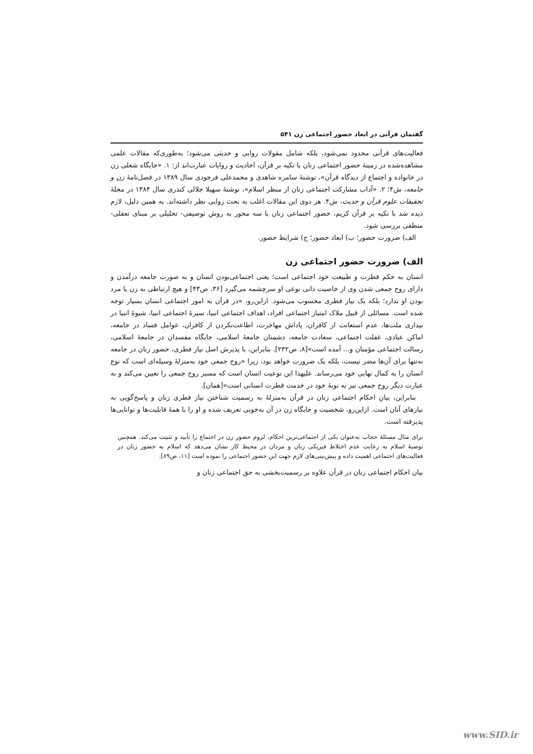گفتمان قرآنی در ابعاد حضور اجتماعی زن ۵۴۱
فعالیت‌های قرآنی محدود نمی‌شود، بلکه شامل مقولات روایی و حدیثی می‌شود؛ به‌طوری‌که مقالات علمی مشاهده‌شده در زمینهٔ حضور اجتماعی زنان با تکیه بر قرآن، احادیث و روایات عبارت‌اند از: ۱. «جایگاه شغلی زن در خانواده و اجتماع از دیدگاه قرآن»، نوشتهٔ سامره شاهدی و محمدعلی فرجودی سال ۱۳۸۹ در فصل‌نامهٔ زن و جامعه، ش۴؛ ۲. «آداب مشارکت اجتماعی زنان از منظر اسلام»، نوشتهٔ سهیلا جلالی کندری سال ۱۳۸۴ در مجلهٔ تحقیقات علوم قرآن و حدیث، ش۴. هر دوی این مقالات اغلب به بحث روایی نظر داشته‌اند. به همین دلیل، لازم دیده شد با تکیه بر قرآن کریم، حضور اجتماعی زنان با سه محور به روش توصیفی- تحلیلی بر مبنای تعقلی- منطقی بررسی شود.
الف) ضرورت حضور؛ ب) ابعاد حضور؛ ج) شرایط حضور.
الف) ضرورت حضور اجتماعی زن
انسان به حکم فطرت و طبیعت خود اجتماعی است؛ یعنی اجتماعی‌بودن انسان و به صورت جامعه درآمدن و دارای روح جمعی شدن وی از خاصیت ذاتی نوعی او سرچشمه می‌گیرد [۳۶، ص۴۳] و هیچ ارتباطی به زن یا مرد بودن او ندارد؛ بلکه یک نیاز فطری محسوب می‌شود. ازاین‌رو، «در قرآن به امور اجتماعی انسان بسیار توجه شده است. مسائلی از قبیل ملاک امتیاز اجتماعی افراد، اهداف اجتماعی انبیا، سیرهٔ اجتماعی انبیا، شیوهٔ انبیا در بیداری ملت‌ها، عدم استعانت از کافران، پاداش مهاجرت، اطاعت‌نکردن از کافران، عوامل فساد در جامعه، اماکن عبادی، غفلت اجتماعی، سعادت جامعه، دشمنان جامعهٔ اسلامی، جایگاه مفسدان در جامعهٔ اسلامی، رسالت اجتماعی مؤمنان و... آمده است»[۸، ص۲۳۲]. بنابراین، با پذیرش اصل نیاز فطری، حضور زنان در جامعه نه‌تنها برای آن‌ها مضر نیست، بلکه یک ضرورت خواهد بود، زیرا «روح جمعی خود به‌منزلهٔ وسیله‌ای است که نوع انسان را به کمال نهایی خود می‌رساند. علیهذا این نوعیت انسان است که مسیر روح جمعی را تعیین می‌کند و به عبارت دیگر روح جمعی نیز به نوبهٔ خود در خدمت فطرت انسانی است»[همان].
بنابراین، بیانِ احکام اجتماعی زنان در قرآن به‌منزلهٔ به رسمیت شناختن نیاز فطری زنان و پاسخ‌گویی به نیازهای آنان است. ازاین‌رو، شخصیت و جایگاه زن در آن به‌خوبی تعریف شده و او را با همهٔ قابلیت‌ها و توانایی‌ها پذیرفته است.
برای مثال مسئلهٔ حجاب به‌عنوان یکی از اجتماعی‌ترین احکام، لزوم حضور زن در اجتماع را تأیید و تثبیت می‌کند. همچنین توصیهٔ اسلام به رعایت عدم اختلاط فیزیکی زنان و مردان در محیط کار نشان می‌دهد که اسلام به حضور زنان در فعالیت‌های اجتماعی اهمیت داده و پیش‌بینی‌های لازم جهت این حضور اجتماعی را نموده است [۱۱، ص۸۹].
بیان احکام اجتماعی زنان در قرآن علاوه بر رسمیت‌بخشی به حق اجتماعی زنان و
www.SID.ir